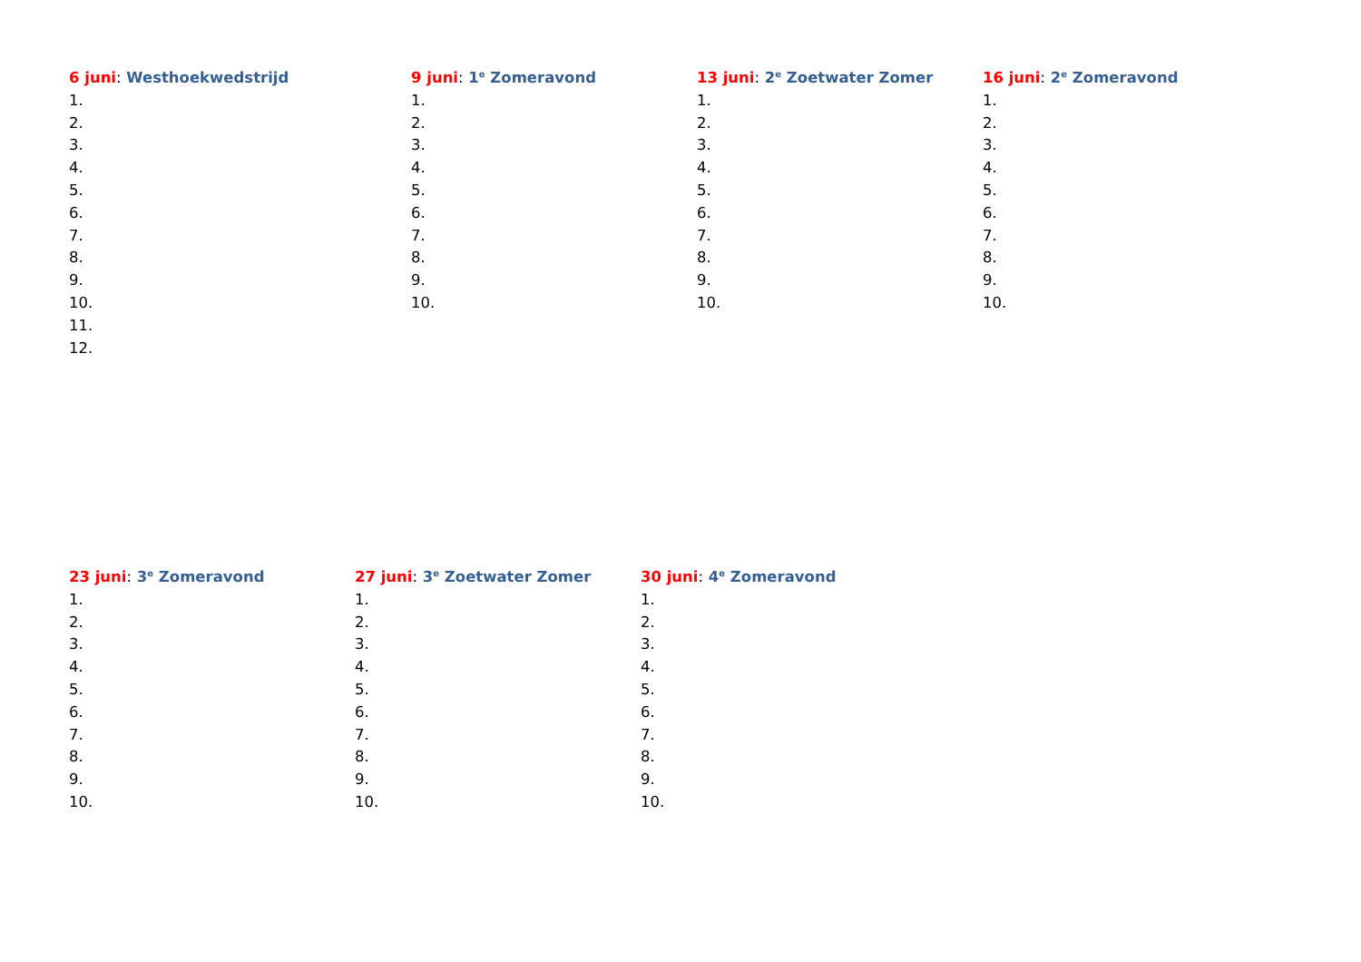6 juni: Westhoekwedstrijd
1.
2.
3.
4.
5.
6.
7.
8.
9.
10.
11.
12.
9 juni: 1<sup>e</sup> Zomeravond
1.
2.
3.
4.
5.
6.
7.
8.
9.
10.
13 juni: 2<sup>e</sup> Zoetwater Zomer
1.
2.
3.
4.
5.
6.
7.
8.
9.
10.
16 juni: 2<sup>e</sup> Zomeravond
1.
2.
3.
4.
5.
6.
7.
8.
9.
10.
23 juni: 3<sup>e</sup> Zomeravond
1.
2.
3.
4.
5.
6.
7.
8.
9.
10.
27 juni: 3<sup>e</sup> Zoetwater Zomer
1.
2.
3.
4.
5.
6.
7.
8.
9.
10.
30 juni: 4<sup>e</sup> Zomeravond
1.
2.
3.
4.
5.
6.
7.
8.
9.
10.